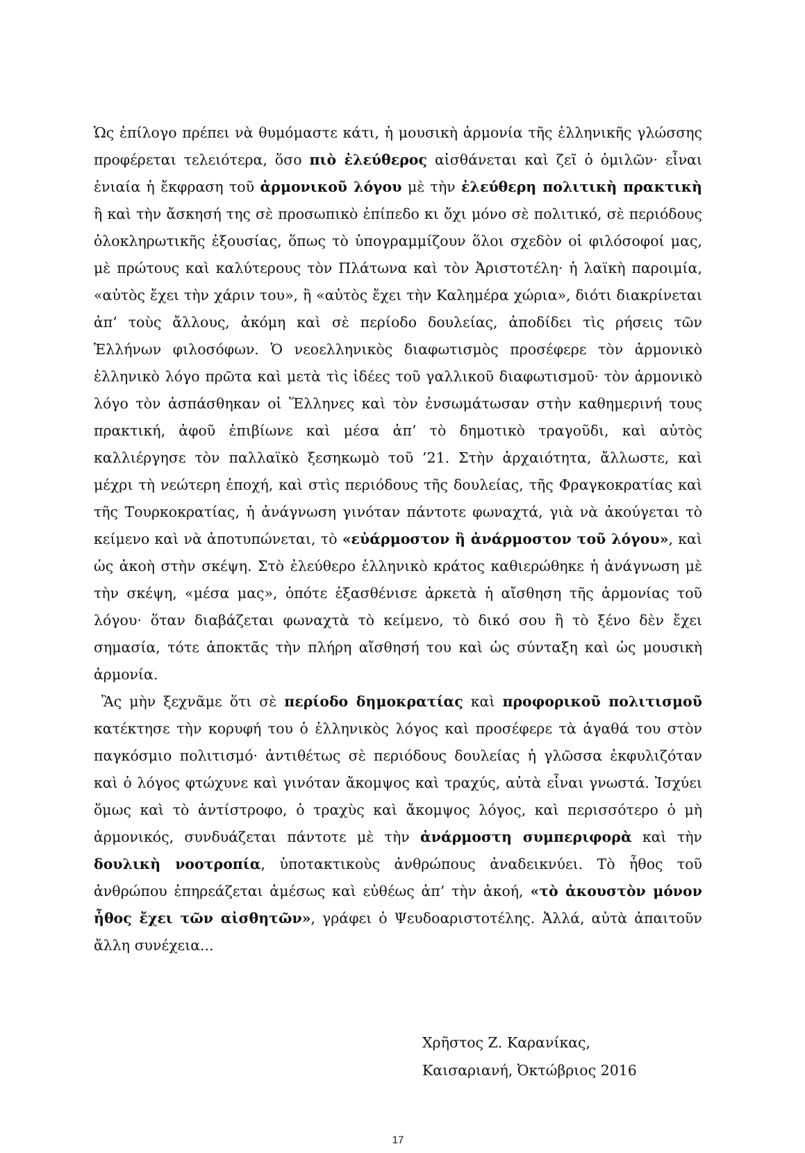Ὡς ἐπίλογο πρέπει νὰ θυμόμαστε κάτι, ἡ μουσικὴ ἁρμονία τῆς ἑλληνικῆς γλώσσης προφέρεται τελειότερα, ὅσο πιὸ ἐλεύθερος αἰσθάνεται καὶ ζεῖ ὁ ὁμιλῶν· εἶναι ἑνιαία ἡ ἔκφραση τοῦ ἁρμονικοῦ λόγου μὲ τὴν ἐλεύθερη πολιτικὴ πρακτικὴ ἢ καὶ τὴν ἄσκησή της σὲ προσωπικὸ ἐπίπεδο κι ὄχι μόνο σὲ πολιτικό, σὲ περιόδους ὁλοκληρωτικῆς ἐξουσίας, ὅπως τὸ ὑπογραμμίζουν ὅλοι σχεδὸν οἱ φιλόσοφοί μας, μὲ πρώτους καὶ καλύτερους τὸν Πλάτωνα καὶ τὸν Ἀριστοτέλη· ἡ λαϊκὴ παροιμία, «αὐτὸς ἔχει τὴν χάριν του», ἢ «αὐτὸς ἔχει τὴν Καλημέρα χώρια», διότι διακρίνεται ἀπ’ τοὺς ἄλλους, ἀκόμη καὶ σὲ περίοδο δουλείας, ἀποδίδει τὶς ρήσεις τῶν Ἑλλήνων φιλοσόφων. Ὁ νεοελληνικὸς διαφωτισμὸς προσέφερε τὸν ἁρμονικὸ ἑλληνικὸ λόγο πρῶτα καὶ μετὰ τὶς ἰδέες τοῦ γαλλικοῦ διαφωτισμοῦ· τὸν ἁρμονικὸ λόγο τὸν ἀσπάσθηκαν οἱ Ἕλληνες καὶ τὸν ἐνσωμάτωσαν στὴν καθημερινή τους πρακτική, ἀφοῦ ἐπιβίωνε καὶ μέσα ἀπ’ τὸ δημοτικὸ τραγοῦδι, καὶ αὐτὸς καλλιέργησε τὸν παλλαϊκὸ ξεσηκωμὸ τοῦ ’21. Στὴν ἀρχαιότητα, ἄλλωστε, καὶ μέχρι τὴ νεώτερη ἐποχή, καὶ στὶς περιόδους τῆς δουλείας, τῆς Φραγκοκρατίας καὶ τῆς Τουρκοκρατίας, ἡ ἀνάγνωση γινόταν πάντοτε φωναχτά, γιὰ νὰ ἀκούγεται τὸ κείμενο καὶ νὰ ἀποτυπώνεται, τὸ «εὐάρμοστον ἢ ἀνάρμοστον τοῦ λόγου», καὶ ὡς ἀκοὴ στὴν σκέψη. Στὸ ἐλεύθερο ἑλληνικὸ κράτος καθιερώθηκε ἡ ἀνάγνωση μὲ τὴν σκέψη, «μέσα μας», ὁπότε ἐξασθένισε ἀρκετὰ ἡ αἴσθηση τῆς ἁρμονίας τοῦ λόγου· ὅταν διαβάζεται φωναχτὰ τὸ κείμενο, τὸ δικό σου ἢ τὸ ξένο δὲν ἔχει σημασία, τότε ἀποκτᾶς τὴν πλήρη αἴσθησή του καὶ ὡς σύνταξη καὶ ὡς μουσικὴ ἁρμονία.
Ἂς μὴν ξεχνᾶμε ὅτι σὲ περίοδο δημοκρατίας καὶ προφορικοῦ πολιτισμοῦ κατέκτησε τὴν κορυφή του ὁ ἑλληνικὸς λόγος καὶ προσέφερε τὰ ἀγαθά του στὸν παγκόσμιο πολιτισμό· ἀντιθέτως σὲ περιόδους δουλείας ἡ γλῶσσα ἐκφυλιζόταν καὶ ὁ λόγος φτώχυνε καὶ γινόταν ἄκομψος καὶ τραχύς, αὐτὰ εἶναι γνωστά. Ἰσχύει ὅμως καὶ τὸ ἀντίστροφο, ὁ τραχὺς καὶ ἄκομψος λόγος, καὶ περισσότερο ὁ μὴ ἁρμονικός, συνδυάζεται πάντοτε μὲ τὴν ἀνάρμοστη συμπεριφορὰ καὶ τὴν δουλικὴ νοοτροπία, ὑποτακτικοὺς ἀνθρώπους ἀναδεικνύει. Τὸ ἦθος τοῦ ἀνθρώπου ἐπηρεάζεται ἀμέσως καὶ εὐθέως ἀπ’ τὴν ἀκοή, «τὸ ἀκουστὸν μόνον ἦθος ἔχει τῶν αἰσθητῶν», γράφει ὁ Ψευδοαριστοτέλης. Ἀλλά, αὐτὰ ἀπαιτοῦν ἄλλη συνέχεια...
Χρῆστος Ζ. Καρανίκας,
Καισαριανή, Ὀκτώβριος 2016
17